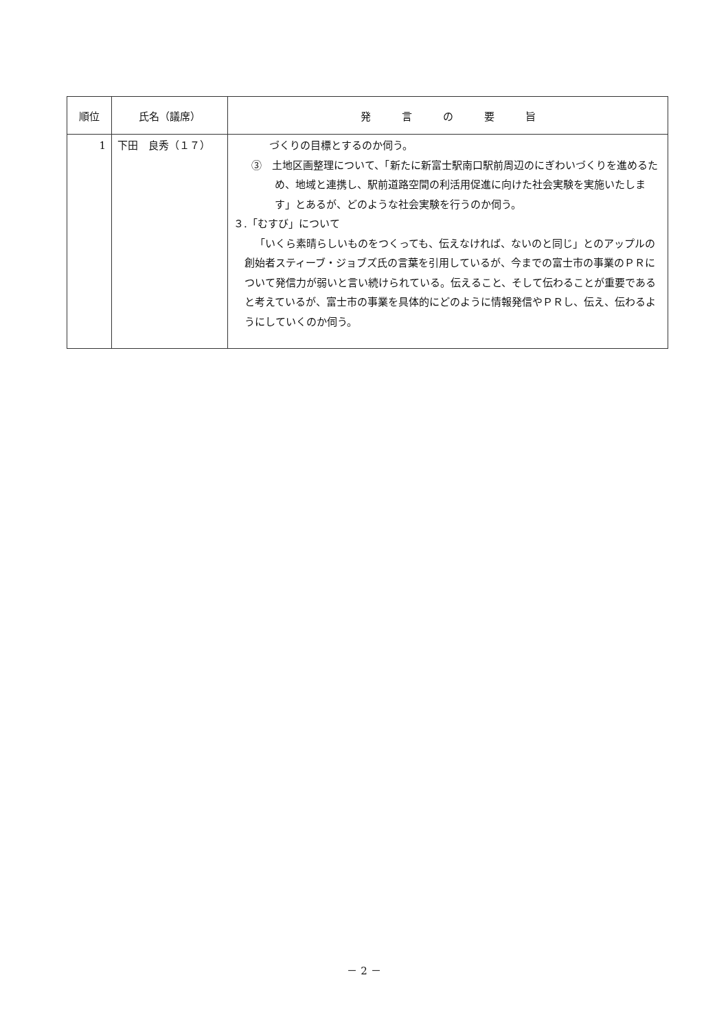| 順位 | 氏名（議席） | 発 言 の 要 旨 |
| --- | --- | --- |
| 1 | 下田 良秀（１７） | づくりの目標とするのか伺う。 ③ 土地区画整理について、「新たに新富士駅南口駅前周辺のにぎわいづくりを進めるため、地域と連携し、駅前道路空間の利活用促進に向けた社会実験を実施いたします」とあるが、どのような社会実験を行うのか伺う。 ３.「むすび」について 「いくら素晴らしいものをつくっても、伝えなければ、ないのと同じ」とのアップルの創始者スティーブ・ジョブズ氏の言葉を引用しているが、今までの富士市の事業のＰＲについて発信力が弱いと言い続けられている。伝えること、そして伝わることが重要であると考えているが、富士市の事業を具体的にどのように情報発信やＰＲし、伝え、伝わるようにしていくのか伺う。 |
－ 2 －